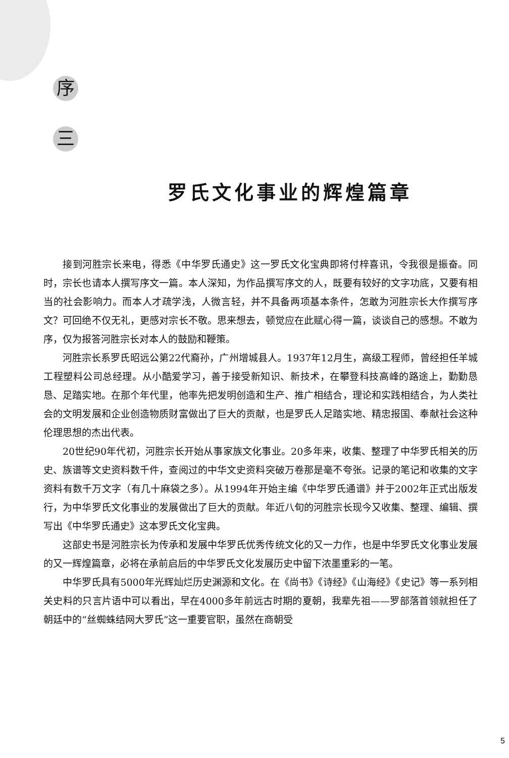序
三
罗氏文化事业的辉煌篇章
接到河胜宗长来电，得悉《中华罗氏通史》这一罗氏文化宝典即将付梓喜讯，令我很是振奋。同时，宗长也请本人撰写序文一篇。本人深知，为作品撰写序文的人，既要有较好的文字功底，又要有相当的社会影响力。而本人才疏学浅，人微言轻，并不具备两项基本条件，怎敢为河胜宗长大作撰写序文？可回绝不仅无礼，更感对宗长不敬。思来想去，顿觉应在此赋心得一篇，谈谈自己的感想。不敢为序，仅为报答河胜宗长对本人的鼓励和鞭策。
河胜宗长系罗氏昭远公第22代裔孙，广州增城县人。1937年12月生，高级工程师，曾经担任羊城工程塑料公司总经理。从小酷爱学习，善于接受新知识、新技术，在攀登科技高峰的路途上，勤勤恳恳、足踏实地。在那个年代里，他率先把发明创造和生产、推广相结合，理论和实践相结合，为人类社会的文明发展和企业创造物质财富做出了巨大的贡献，也是罗氏人足踏实地、精忠报国、奉献社会这种伦理思想的杰出代表。
20世纪90年代初，河胜宗长开始从事家族文化事业。20多年来，收集、整理了中华罗氏相关的历史、族谱等文史资料数千件，查阅过的中华文史资料突破万卷那是毫不夸张。记录的笔记和收集的文字资料有数千万文字（有几十麻袋之多）。从1994年开始主编《中华罗氏通谱》并于2002年正式出版发行，为中华罗氏文化事业的发展做出了巨大的贡献。年近八旬的河胜宗长现今又收集、整理、编辑、撰写出《中华罗氏通史》这本罗氏文化宝典。
这部史书是河胜宗长为传承和发展中华罗氏优秀传统文化的又一力作，也是中华罗氏文化事业发展的又一辉煌篇章，必将在承前启后的中华罗氏文化发展历史中留下浓墨重彩的一笔。
中华罗氏具有5000年光辉灿烂历史渊源和文化。在《尚书》《诗经》《山海经》《史记》等一系列相关史料的只言片语中可以看出，早在4000多年前远古时期的夏朝，我辈先祖——罗部落首领就担任了朝廷中的“丝蜘蛛结网大罗氏”这一重要官职，虽然在商朝受
5